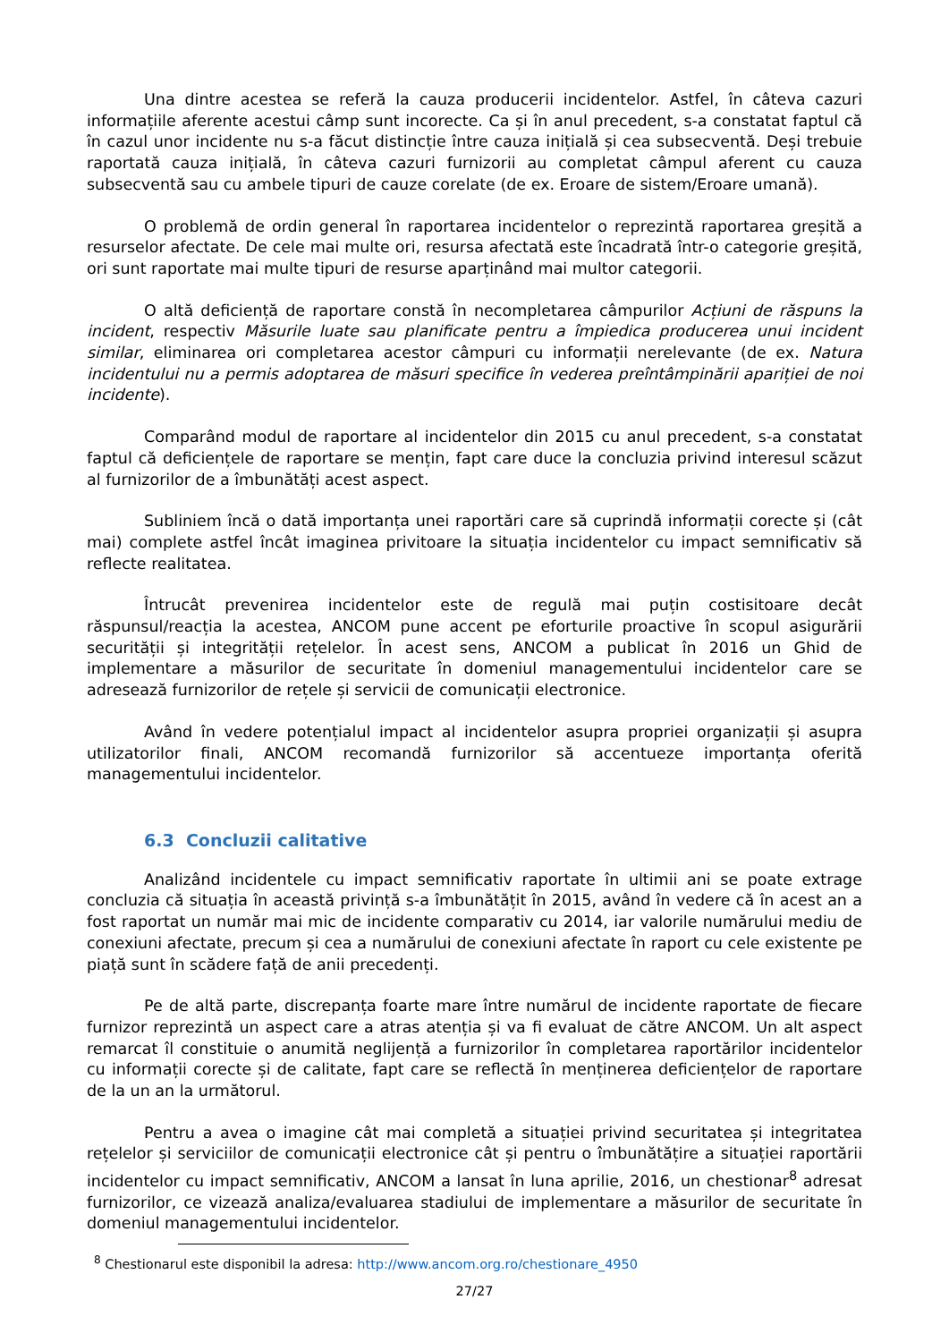Una dintre acestea se referă la cauza producerii incidentelor. Astfel, în câteva cazuri informațiile aferente acestui câmp sunt incorecte. Ca și în anul precedent, s-a constatat faptul că în cazul unor incidente nu s-a făcut distincție între cauza inițială și cea subsecventă. Deși trebuie raportată cauza inițială, în câteva cazuri furnizorii au completat câmpul aferent cu cauza subsecventă sau cu ambele tipuri de cauze corelate (de ex. Eroare de sistem/Eroare umană).
O problemă de ordin general în raportarea incidentelor o reprezintă raportarea greșită a resurselor afectate. De cele mai multe ori, resursa afectată este încadrată într-o categorie greșită, ori sunt raportate mai multe tipuri de resurse aparținând mai multor categorii.
O altă deficiență de raportare constă în necompletarea câmpurilor Acțiuni de răspuns la incident, respectiv Măsurile luate sau planificate pentru a împiedica producerea unui incident similar, eliminarea ori completarea acestor câmpuri cu informații nerelevante (de ex. Natura incidentului nu a permis adoptarea de măsuri specifice în vederea preîntâmpinării apariției de noi incidente).
Comparând modul de raportare al incidentelor din 2015 cu anul precedent, s-a constatat faptul că deficiențele de raportare se mențin, fapt care duce la concluzia privind interesul scăzut al furnizorilor de a îmbunătăți acest aspect.
Subliniem încă o dată importanța unei raportări care să cuprindă informații corecte și (cât mai) complete astfel încât imaginea privitoare la situația incidentelor cu impact semnificativ să reflecte realitatea.
Întrucât prevenirea incidentelor este de regulă mai puțin costisitoare decât răspunsul/reacția la acestea, ANCOM pune accent pe eforturile proactive în scopul asigurării securității și integrității rețelelor. În acest sens, ANCOM a publicat în 2016 un Ghid de implementare a măsurilor de securitate în domeniul managementului incidentelor care se adresează furnizorilor de rețele și servicii de comunicații electronice.
Având în vedere potențialul impact al incidentelor asupra propriei organizații și asupra utilizatorilor finali, ANCOM recomandă furnizorilor să accentueze importanța oferită managementului incidentelor.
6.3 Concluzii calitative
Analizând incidentele cu impact semnificativ raportate în ultimii ani se poate extrage concluzia că situația în această privință s-a îmbunătățit în 2015, având în vedere că în acest an a fost raportat un număr mai mic de incidente comparativ cu 2014, iar valorile numărului mediu de conexiuni afectate, precum și cea a numărului de conexiuni afectate în raport cu cele existente pe piață sunt în scădere față de anii precedenți.
Pe de altă parte, discrepanța foarte mare între numărul de incidente raportate de fiecare furnizor reprezintă un aspect care a atras atenția și va fi evaluat de către ANCOM. Un alt aspect remarcat îl constituie o anumită neglijență a furnizorilor în completarea raportărilor incidentelor cu informații corecte și de calitate, fapt care se reflectă în menținerea deficiențelor de raportare de la un an la următorul.
Pentru a avea o imagine cât mai completă a situației privind securitatea și integritatea rețelelor și serviciilor de comunicații electronice cât și pentru o îmbunătățire a situației raportării incidentelor cu impact semnificativ, ANCOM a lansat în luna aprilie, 2016, un chestionar<sup>8</sup> adresat furnizorilor, ce vizează analiza/evaluarea stadiului de implementare a măsurilor de securitate în domeniul managementului incidentelor.
<sup>8</sup> Chestionarul este disponibil la adresa: http://www.ancom.org.ro/chestionare_4950
27/27